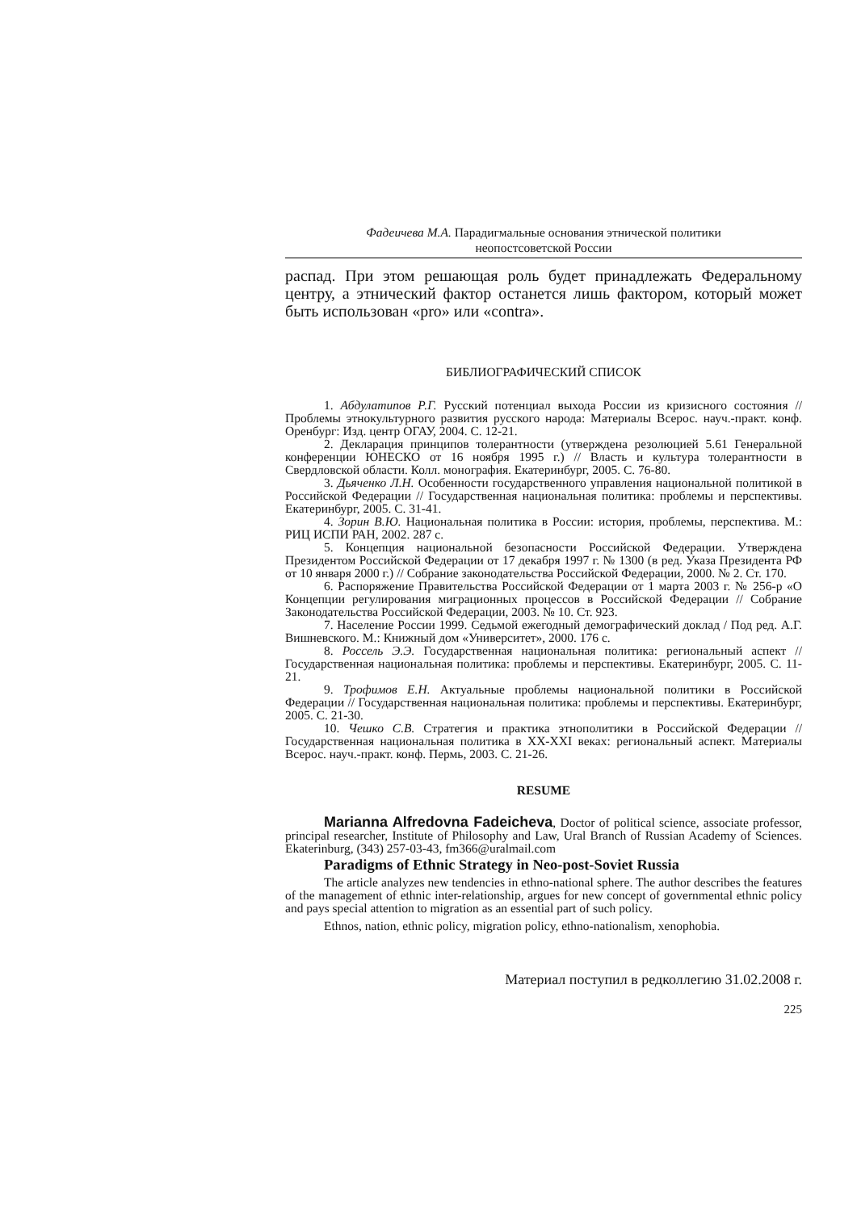Фадеичева М.А. Парадигмальные основания этнической политики
неопостсоветской России
распад. При этом решающая роль будет принадлежать Федеральному центру, а этнический фактор останется лишь фактором, который может быть использован «pro» или «contra».
БИБЛИОГРАФИЧЕСКИЙ СПИСОК
1. Абдулатипов Р.Г. Русский потенциал выхода России из кризисного состояния // Проблемы этнокультурного развития русского народа: Материалы Всерос. науч.-практ. конф. Оренбург: Изд. центр ОГАУ, 2004. С. 12-21.
2. Декларация принципов толерантности (утверждена резолюцией 5.61 Генеральной конференции ЮНЕСКО от 16 ноября 1995 г.) // Власть и культура толерантности в Свердловской области. Колл. монография. Екатеринбург, 2005. С. 76-80.
3. Дьяченко Л.Н. Особенности государственного управления национальной политикой в Российской Федерации // Государственная национальная политика: проблемы и перспективы. Екатеринбург, 2005. С. 31-41.
4. Зорин В.Ю. Национальная политика в России: история, проблемы, перспектива. М.: РИЦ ИСПИ РАН, 2002. 287 с.
5. Концепция национальной безопасности Российской Федерации. Утверждена Президентом Российской Федерации от 17 декабря 1997 г. № 1300 (в ред. Указа Президента РФ от 10 января 2000 г.) // Собрание законодательства Российской Федерации, 2000. № 2. Ст. 170.
6. Распоряжение Правительства Российской Федерации от 1 марта 2003 г. № 256-р «О Концепции регулирования миграционных процессов в Российской Федерации // Собрание Законодательства Российской Федерации, 2003. № 10. Ст. 923.
7. Население России 1999. Седьмой ежегодный демографический доклад / Под ред. А.Г. Вишневского. М.: Книжный дом «Университет», 2000. 176 с.
8. Россель Э.Э. Государственная национальная политика: региональный аспект // Государственная национальная политика: проблемы и перспективы. Екатеринбург, 2005. С. 11-21.
9. Трофимов Е.Н. Актуальные проблемы национальной политики в Российской Федерации // Государственная национальная политика: проблемы и перспективы. Екатеринбург, 2005. С. 21-30.
10. Чешко С.В. Стратегия и практика этнополитики в Российской Федерации // Государственная национальная политика в XX-XXI веках: региональный аспект. Материалы Всерос. науч.-практ. конф. Пермь, 2003. С. 21-26.
RESUME
Marianna Alfredovna Fadeicheva, Doctor of political science, associate professor, principal researcher, Institute of Philosophy and Law, Ural Branch of Russian Academy of Sciences. Ekaterinburg, (343) 257-03-43, fm366@uralmail.com
Paradigms of Ethnic Strategy in Neo-post-Soviet Russia
The article analyzes new tendencies in ethno-national sphere. The author describes the features of the management of ethnic inter-relationship, argues for new concept of governmental ethnic policy and pays special attention to migration as an essential part of such policy.
Ethnos, nation, ethnic policy, migration policy, ethno-nationalism, xenophobia.
Материал поступил в редколлегию 31.02.2008 г.
225